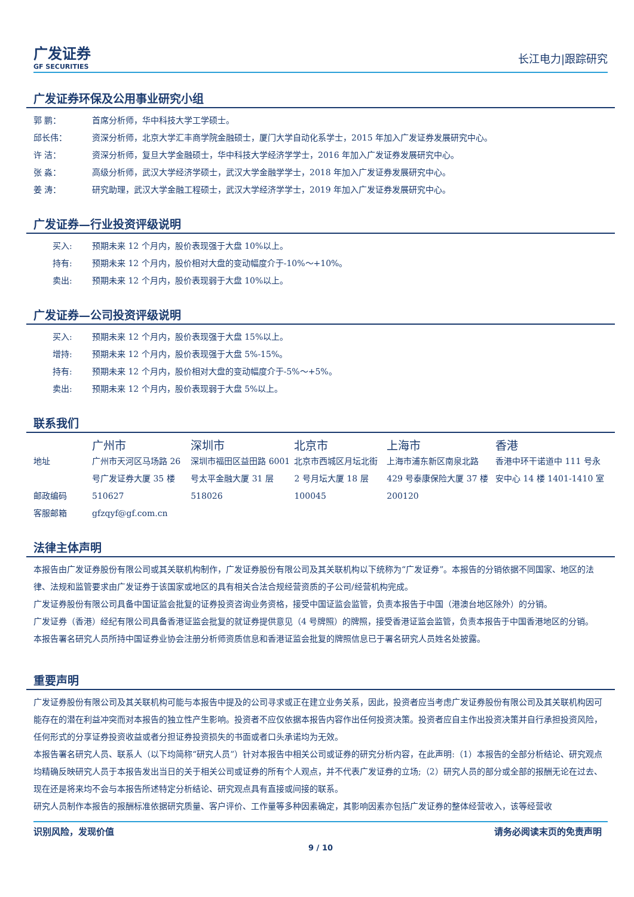广发证券
GF SECURITIES
长江电力|跟踪研究
广发证券环保及公用事业研究小组
郭 鹏： 首席分析师，华中科技大学工学硕士。
邱长伟： 资深分析师，北京大学汇丰商学院金融硕士，厦门大学自动化系学士，2015 年加入广发证券发展研究中心。
许 洁： 资深分析师，复旦大学金融硕士，华中科技大学经济学学士，2016 年加入广发证券发展研究中心。
张 淼： 高级分析师，武汉大学经济学硕士，武汉大学金融学学士，2018 年加入广发证券发展研究中心。
姜 涛： 研究助理，武汉大学金融工程硕士，武汉大学经济学学士，2019 年加入广发证券发展研究中心。
广发证券—行业投资评级说明
买入: 预期未来 12 个月内，股价表现强于大盘 10%以上。
持有: 预期未来 12 个月内，股价相对大盘的变动幅度介于-10%～+10%。
卖出: 预期未来 12 个月内，股价表现弱于大盘 10%以上。
广发证券—公司投资评级说明
买入: 预期未来 12 个月内，股价表现强于大盘 15%以上。
增持: 预期未来 12 个月内，股价表现强于大盘 5%-15%。
持有: 预期未来 12 个月内，股价相对大盘的变动幅度介于-5%～+5%。
卖出: 预期未来 12 个月内，股价表现弱于大盘 5%以上。
联系我们
| | 广州市 | 深圳市 | 北京市 | 上海市 | 香港 |
| --- | --- | --- | --- | --- | --- |
| 地址 | 广州市天河区马场路 26 号广发证券大厦 35 楼 | 深圳市福田区益田路 6001 号太平金融大厦 31 层 | 北京市西城区月坛北街 2 号月坛大厦 18 层 | 上海市浦东新区南泉北路 429 号泰康保险大厦 37 楼 | 香港中环干诺道中 111 号永安中心 14 楼 1401-1410 室 |
| 邮政编码 | 510627 | 518026 | 100045 | 200120 | |
| 客服邮箱 | gfzqyf@gf.com.cn | | | | |
法律主体声明
本报告由广发证券股份有限公司或其关联机构制作，广发证券股份有限公司及其关联机构以下统称为“广发证券”。本报告的分销依据不同国家、地区的法律、法规和监管要求由广发证券于该国家或地区的具有相关合法合规经营资质的子公司/经营机构完成。
广发证券股份有限公司具备中国证监会批复的证券投资咨询业务资格，接受中国证监会监管，负责本报告于中国（港澳台地区除外）的分销。
广发证券（香港）经纪有限公司具备香港证监会批复的就证券提供意见（4 号牌照）的牌照，接受香港证监会监管，负责本报告于中国香港地区的分销。
本报告署名研究人员所持中国证券业协会注册分析师资质信息和香港证监会批复的牌照信息已于署名研究人员姓名处披露。
重要声明
广发证券股份有限公司及其关联机构可能与本报告中提及的公司寻求或正在建立业务关系，因此，投资者应当考虑广发证券股份有限公司及其关联机构因可能存在的潜在利益冲突而对本报告的独立性产生影响。投资者不应仅依据本报告内容作出任何投资决策。投资者应自主作出投资决策并自行承担投资风险，任何形式的分享证券投资收益或者分担证券投资损失的书面或者口头承诺均为无效。
本报告署名研究人员、联系人（以下均简称“研究人员”）针对本报告中相关公司或证券的研究分析内容，在此声明:（1）本报告的全部分析结论、研究观点均精确反映研究人员于本报告发出当日的关于相关公司或证券的所有个人观点，并不代表广发证券的立场;（2）研究人员的部分或全部的报酬无论在过去、现在还是将来均不会与本报告所述特定分析结论、研究观点具有直接或间接的联系。
研究人员制作本报告的报酬标准依据研究质量、客户评价、工作量等多种因素确定，其影响因素亦包括广发证券的整体经营收入，该等经营收
识别风险，发现价值 请务必阅读末页的免责声明
9 / 10